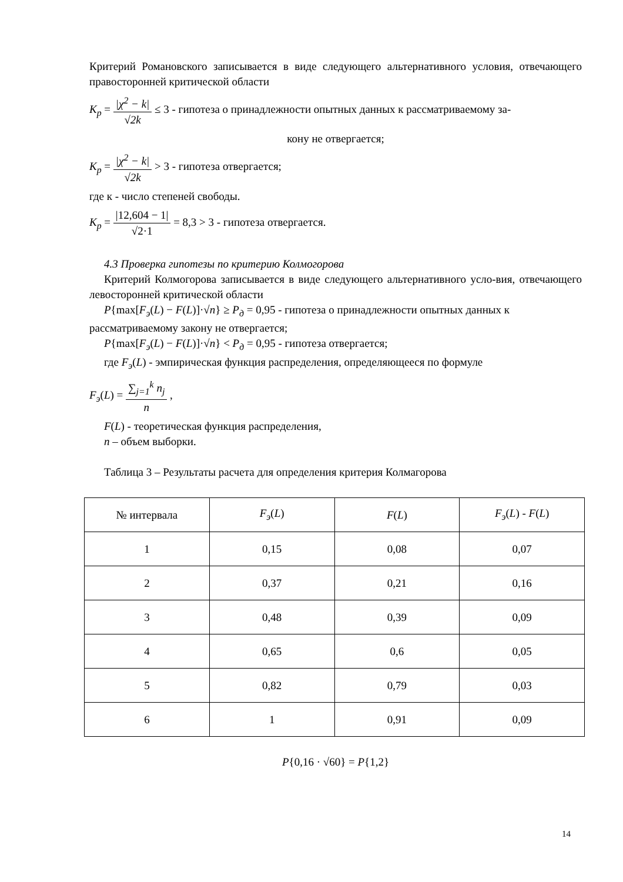Критерий Романовского записывается в виде следующего альтернативного условия, отвечающего правосторонней критической области
K<sub>p</sub> = |χ<sup>2</sup> − k| √2k ≤ 3 - гипотеза о принадлежности опытных данных к рассматриваемому за-
кону не отвергается;
K<sub>p</sub> = |χ<sup>2</sup> − k| √2k > 3 - гипотеза отвергается;
где к - число степеней свободы.
K<sub>p</sub> = |12,604 − 1| √2·1 = 8,3 > 3 - гипотеза отвергается.
4.3 Проверка гипотезы по критерию Колмогорова
Критерий Колмогорова записывается в виде следующего альтернативного усло-вия, отвечающего левосторонней критической области
P{max[F<sub>э</sub>(L) − F(L)]·√n} ≥ P<sub>д</sub> = 0,95 - гипотеза о принадлежности опытных данных к рассматриваемому закону не отвергается;
P{max[F<sub>э</sub>(L) − F(L)]·√n} < P<sub>д</sub> = 0,95 - гипотеза отвергается;
где F<sub>э</sub>(L) - эмпирическая функция распределения, определяющееся по формуле
F<sub>э</sub>(L) = ∑<sub>j=1</sub><sup>k</sup> n<sub>j</sub> n ,
F(L) - теоретическая функция распределения,
n – объем выборки.
Таблица 3 – Результаты расчета для определения критерия Колмагорова
| № интервала | F<sub>э</sub> ( L ) | F ( L ) | F<sub>э</sub> ( L ) - F ( L ) |
| 1 | 0,15 | 0,08 | 0,07 |
| 2 | 0,37 | 0,21 | 0,16 |
| 3 | 0,48 | 0,39 | 0,09 |
| 4 | 0,65 | 0,6 | 0,05 |
| 5 | 0,82 | 0,79 | 0,03 |
| 6 | 1 | 0,91 | 0,09 |
P{0,16 · √60} = P{1,2}
14